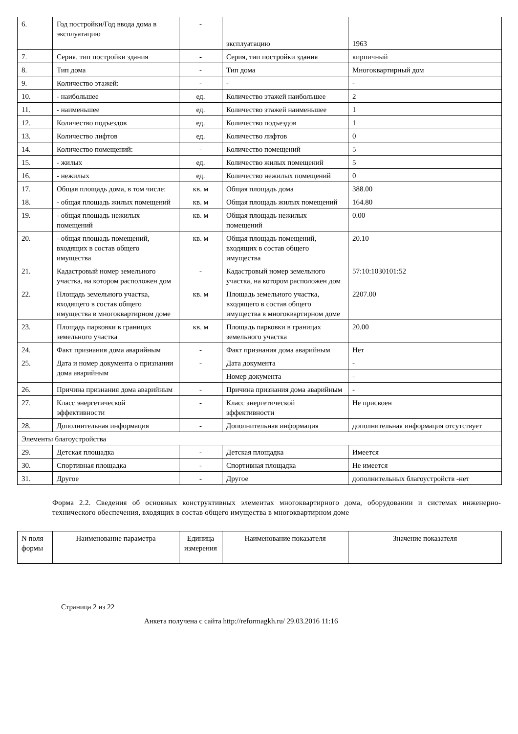| 6. | Год постройки/Год ввода дома в эксплуатацию | - | эксплуатацию | 1963 |
| 7. | Серия, тип постройки здания | - | Серия, тип постройки здания | кирпичный |
| 8. | Тип дома | - | Тип дома | Многоквартирный дом |
| 9. | Количество этажей: | - | - | - |
| 10. | - наибольшее | ед. | Количество этажей наибольшее | 2 |
| 11. | - наименьшее | ед. | Количество этажей наименьшее | 1 |
| 12. | Количество подъездов | ед. | Количество подъездов | 1 |
| 13. | Количество лифтов | ед. | Количество лифтов | 0 |
| 14. | Количество помещений: | - | Количество помещений | 5 |
| 15. | - жилых | ед. | Количество жилых помещений | 5 |
| 16. | - нежилых | ед. | Количество нежилых помещений | 0 |
| 17. | Общая площадь дома, в том числе: | кв. м | Общая площадь дома | 388.00 |
| 18. | - общая площадь жилых помещений | кв. м | Общая площадь жилых помещений | 164.80 |
| 19. | - общая площадь нежилых помещений | кв. м | Общая площадь нежилых помещений | 0.00 |
| 20. | - общая площадь помещений, входящих в состав общего имущества | кв. м | Общая площадь помещений, входящих в состав общего имущества | 20.10 |
| 21. | Кадастровый номер земельного участка, на котором расположен дом | - | Кадастровый номер земельного участка, на котором расположен дом | 57:10:1030101:52 |
| 22. | Площадь земельного участка, входящего в состав общего имущества в многоквартирном доме | кв. м | Площадь земельного участка, входящего в состав общего имущества в многоквартирном доме | 2207.00 |
| 23. | Площадь парковки в границах земельного участка | кв. м | Площадь парковки в границах земельного участка | 20.00 |
| 24. | Факт признания дома аварийным | - | Факт признания дома аварийным | Нет |
| 25. | Дата и номер документа о признании дома аварийным | - | Дата документа | - |
| | | | Номер документа | - |
| 26. | Причина признания дома аварийным | - | Причина признания дома аварийным | - |
| 27. | Класс энергетической эффективности | - | Класс энергетической эффективности | Не присвоен |
| 28. | Дополнительная информация | - | Дополнительная информация | дополнительная информация отсутствует |
| Элементы благоустройства | | | | |
| 29. | Детская площадка | - | Детская площадка | Имеется |
| 30. | Спортивная площадка | - | Спортивная площадка | Не имеется |
| 31. | Другое | - | Другое | дополнительных благоустройств -нет |
Форма 2.2. Сведения об основных конструктивных элементах многоквартирного дома, оборудовании и системах инженерно-технического обеспечения, входящих в состав общего имущества в многоквартирном доме
| N поля формы | Наименование параметра | Единица измерения | Наименование показателя | Значение показателя |
| --- | --- | --- | --- | --- |
Страница 2 из 22
Анкета получена с сайта http://reformagkh.ru/ 29.03.2016 11:16